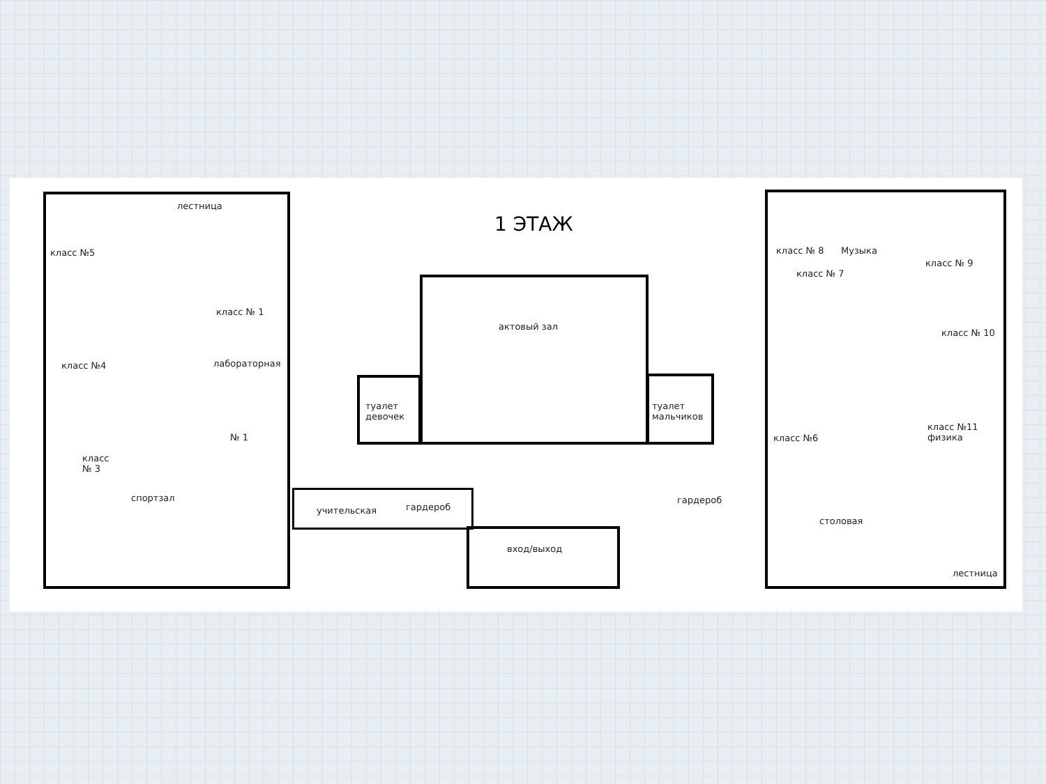1 ЭТАЖ
лестница
класс №5
класс № 1
лабораторная класс №4
№ 1
класс
№ 3
спортзал
актовый зал
туалет
девочек
туалет
мальчиков
учительская гардероб
гардероб
вход/выход
класс № 8 Музыка
класс № 9
класс № 7
класс № 10
класс №6
класс №11
физика
столовая
лестница